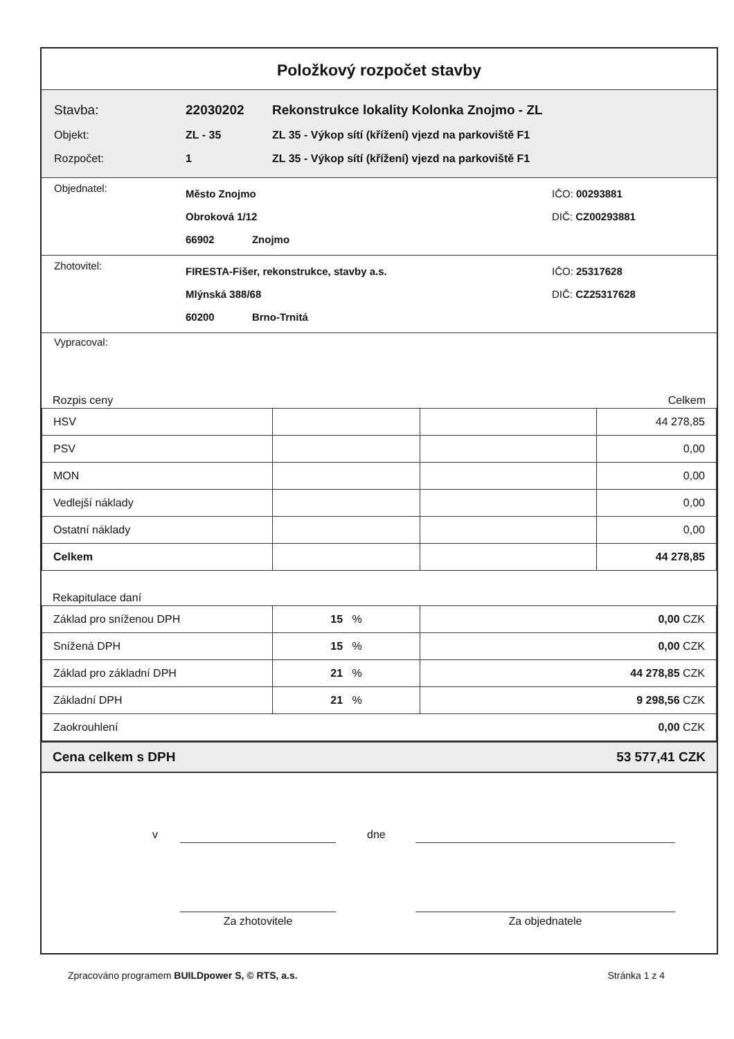Položkový rozpočet stavby
Stavba: 22030202 Rekonstrukce lokality Kolonka Znojmo - ZL
Objekt: ZL - 35 ZL 35 - Výkop sítí (křížení) vjezd na parkoviště F1
Rozpočet: 1 ZL 35 - Výkop sítí (křížení) vjezd na parkoviště F1
Objednatel:
Město Znojmo
Obroková 1/12
66902 Znojmo
IČO: 00293881
DIČ: CZ00293881
Zhotovitel:
FIRESTA-Fišer, rekonstrukce, stavby a.s.
Mlýnská 388/68
60200 Brno-Trnitá
IČO: 25317628
DIČ: CZ25317628
Vypracoval:
Rozpis ceny Celkem
| HSV | | | 44 278,85 |
| PSV | | | 0,00 |
| MON | | | 0,00 |
| Vedlejší náklady | | | 0,00 |
| Ostatní náklady | | | 0,00 |
| Celkem | | | 44 278,85 |
Rekapitulace daní
| Základ pro sníženou DPH | 15 % | 0,00 CZK |
| Snížená DPH | 15 % | 0,00 CZK |
| Základ pro základní DPH | 21 % | 44 278,85 CZK |
| Základní DPH | 21 % | 9 298,56 CZK |
| Zaokrouhlení | | 0,00 CZK |
Cena celkem s DPH 53 577,41 CZK
v dne
Za zhotovitele Za objednatele
Zpracováno programem BUILDpower S, © RTS, a.s. Stránka 1 z 4